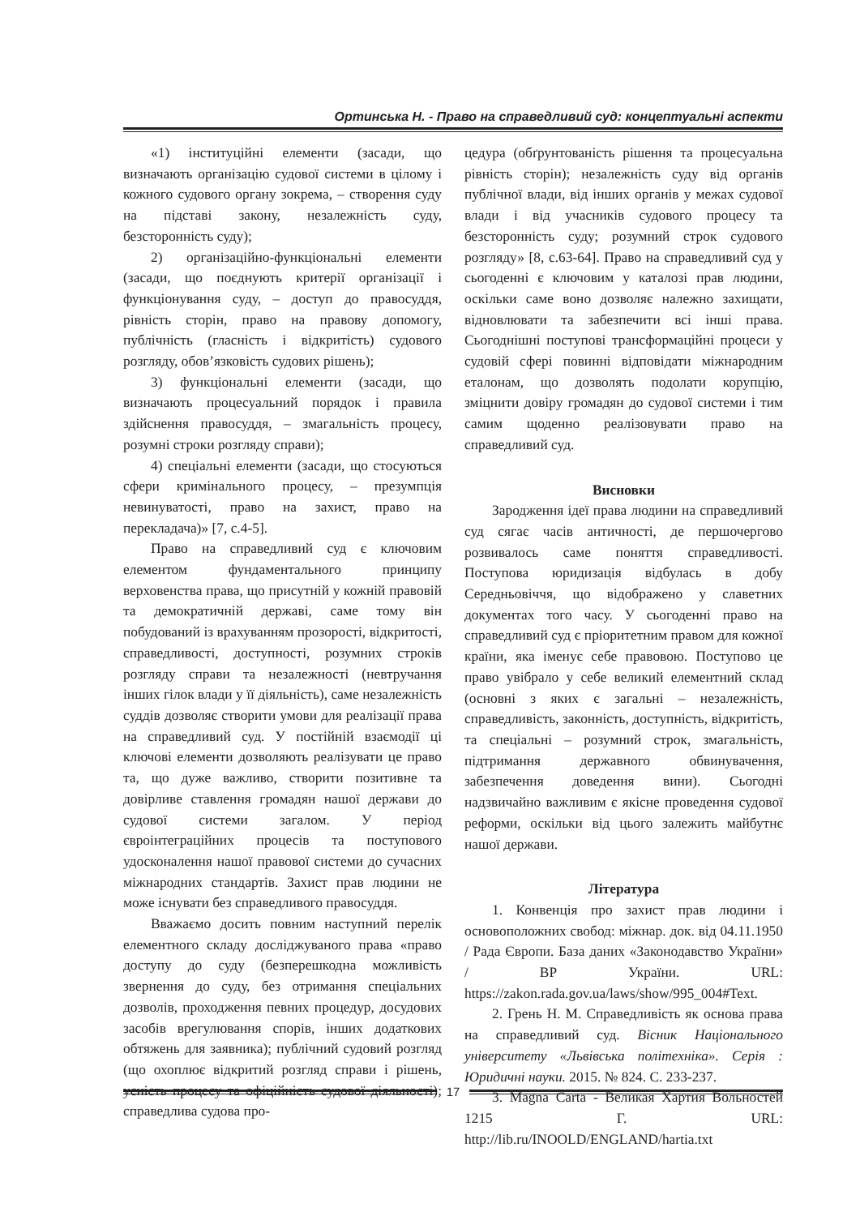Ортинська Н. - Право на справедливий суд: концептуальні аспекти
«1) інституційні елементи (засади, що визначають організацію судової системи в цілому і кожного судового органу зокрема, – створення суду на підставі закону, незалежність суду, безсторонність суду);
2) організаційно-функціональні елементи (засади, що поєднують критерії організації і функціонування суду, – доступ до правосуддя, рівність сторін, право на правову допомогу, публічність (гласність і відкритість) судового розгляду, обов’язковість судових рішень);
3) функціональні елементи (засади, що визначають процесуальний порядок і правила здійснення правосуддя, – змагальність процесу, розумні строки розгляду справи);
4) спеціальні елементи (засади, що стосуються сфери кримінального процесу, – презумпція невинуватості, право на захист, право на перекладача)» [7, с.4-5].
Право на справедливий суд є ключовим елементом фундаментального принципу верховенства права, що присутній у кожній правовій та демократичній державі, саме тому він побудований із врахуванням прозорості, відкритості, справедливості, доступності, розумних строків розгляду справи та незалежності (невтручання інших гілок влади у її діяльність), саме незалежність суддів дозволяє створити умови для реалізації права на справедливий суд. У постійній взаємодії ці ключові елементи дозволяють реалізувати це право та, що дуже важливо, створити позитивне та довірливе ставлення громадян нашої держави до судової системи загалом. У період євроінтеграційних процесів та поступового удосконалення нашої правової системи до сучасних міжнародних стандартів. Захист прав людини не може існувати без справедливого правосуддя.
Вважаємо досить повним наступний перелік елементного складу досліджуваного права «право доступу до суду (безперешкодна можливість звернення до суду, без отримання спеціальних дозволів, проходження певних процедур, досудових засобів врегулювання спорів, інших додаткових обтяжень для заявника); публічний судовий розгляд (що охоплює відкритий розгляд справи і рішень, усність процесу та офіційність судової діяльності); справедлива судова про-
цедура (обґрунтованість рішення та процесуальна рівність сторін); незалежність суду від органів публічної влади, від інших органів у межах судової влади і від учасників судового процесу та безсторонність суду; розумний строк судового розгляду» [8, с.63-64]. Право на справедливий суд у сьогоденні є ключовим у каталозі прав людини, оскільки саме воно дозволяє належно захищати, відновлювати та забезпечити всі інші права. Сьогоднішні поступові трансформаційні процеси у судовій сфері повинні відповідати міжнародним еталонам, що дозволять подолати корупцію, зміцнити довіру громадян до судової системи і тим самим щоденно реалізовувати право на справедливий суд.
Висновки
Зародження ідеї права людини на справедливий суд сягає часів античності, де першочергово розвивалось саме поняття справедливості. Поступова юридизація відбулась в добу Середньовіччя, що відображено у славетних документах того часу. У сьогоденні право на справедливий суд є пріоритетним правом для кожної країни, яка іменує себе правовою. Поступово це право увібрало у себе великий елементний склад (основні з яких є загальні – незалежність, справедливість, законність, доступність, відкритість, та спеціальні – розумний строк, змагальність, підтримання державного обвинувачення, забезпечення доведення вини). Сьогодні надзвичайно важливим є якісне проведення судової реформи, оскільки від цього залежить майбутнє нашої держави.
Література
1. Конвенція про захист прав людини і основоположних свобод: міжнар. док. від 04.11.1950 / Рада Європи. База даних «Законодавство України» / ВР України. URL: https://zakon.rada.gov.ua/laws/show/995_004#Text.
2. Грень Н. М. Справедливість як основа права на справедливий суд. Вісник Національного університету «Львівська політехніка». Серія : Юридичні науки. 2015. № 824. С. 233-237.
3. Magna Carta - Великая Хартия Вольностей 1215 Г. URL: http://lib.ru/INOOLD/ENGLAND/hartia.txt
17